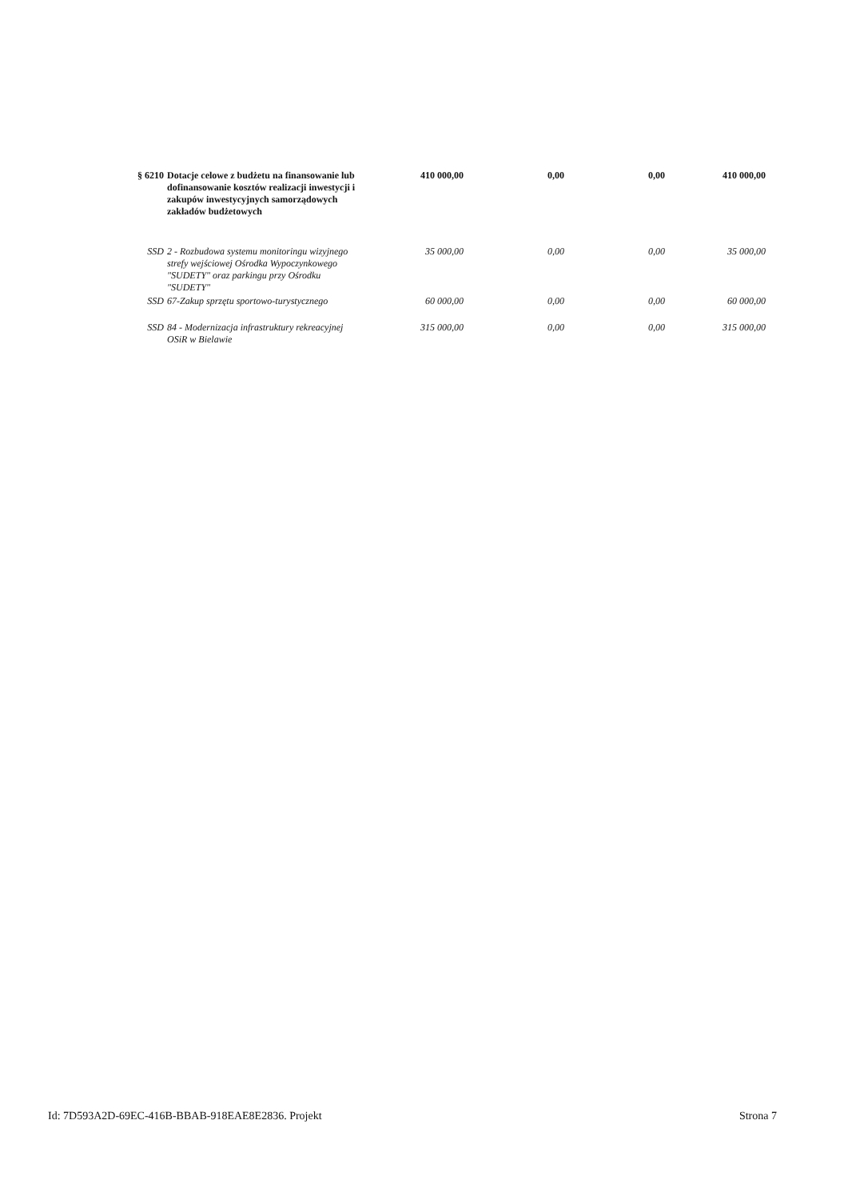| § 6210 | Dotacje celowe z budżetu na finansowanie lub dofinansowanie kosztów realizacji inwestycji i zakupów inwestycyjnych samorządowych zakładów budżetowych | 410 000,00 | 0,00 | 0,00 | 410 000,00 |
| SSD | 2 - Rozbudowa systemu monitoringu wizyjnego strefy wejściowej Ośrodka Wypoczynkowego "SUDETY" oraz parkingu przy Ośrodku "SUDETY" | 35 000,00 | 0,00 | 0,00 | 35 000,00 |
| SSD | 67-Zakup sprzętu sportowo-turystycznego | 60 000,00 | 0,00 | 0,00 | 60 000,00 |
| SSD | 84 - Modernizacja infrastruktury rekreacyjnej OSiR w Bielawie | 315 000,00 | 0,00 | 0,00 | 315 000,00 |
Id: 7D593A2D-69EC-416B-BBAB-918EAE8E2836. Projekt Strona 7